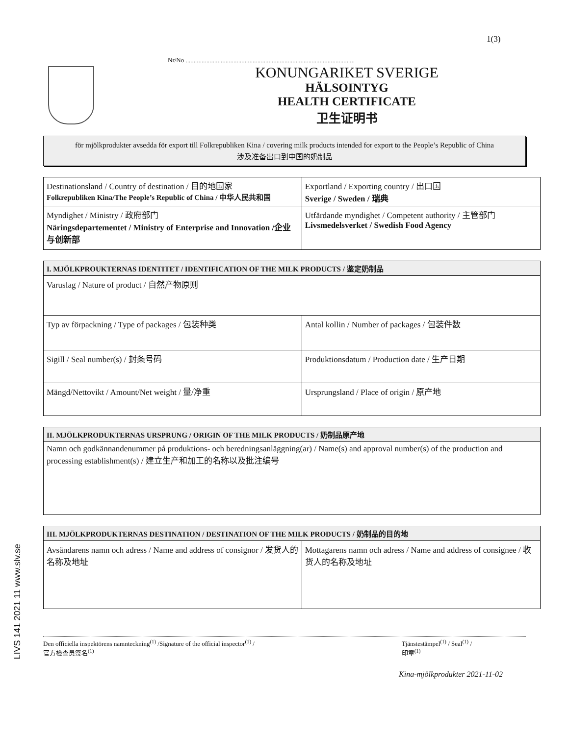1(3)
Nr/No ..........................................................................................................
KONUNGARIKET SVERIGE
HÄLSOINTYG
HEALTH CERTIFICATE
卫生证明书
för mjölkprodukter avsedda för export till Folkrepubliken Kina / covering milk products intended for export to the People’s Republic of China
涉及准备出口到中国的奶制品
| Destinationsland / Country of destination / 目的地国家 Folkrepubliken Kina/The People’s Republic of China / 中华人民共和国 | Exportland / Exporting country / 出口国 Sverige / Sweden / 瑞典 |
| Myndighet / Ministry / 政府部门 Näringsdepartementet / Ministry of Enterprise and Innovation /企业与创新部 | Utfärdande myndighet / Competent authority / 主管部门 Livsmedelsverket / Swedish Food Agency |
| I. MJÖLKPROUKTERNAS IDENTITET / IDENTIFICATION OF THE MILK PRODUCTS / 鉴定奶制品 | |
| --- | --- |
| Varuslag / Nature of product / 自然产物原则 | |
| Typ av förpackning / Type of packages / 包装种类 | Antal kollin / Number of packages / 包装件数 |
| Sigill / Seal number(s) / 封条号码 | Produktionsdatum / Production date / 生产日期 |
| Mängd/Nettovikt / Amount/Net weight / 量/净重 | Ursprungsland / Place of origin / 原产地 |
| II. MJÖLKPRODUKTERNAS URSPRUNG / ORIGIN OF THE MILK PRODUCTS / 奶制品原产地 |
| --- |
| Namn och godkännandenummer på produktions- och beredningsanläggning(ar) / Name(s) and approval number(s) of the production and processing establishment(s) / 建立生产和加工的名称以及批注编号 |
| III. MJÖLKPRODUKTERNAS DESTINATION / DESTINATION OF THE MILK PRODUCTS / 奶制品的目的地 | |
| --- | --- |
| Avsändarens namn och adress / Name and address of consignor / 发货人的名称及地址 | Mottagarens namn och adress / Name and address of consignee / 收货人的名称及地址 |
Den officiella inspektörens namnteckning<sup>(1)</sup> /Signature of the official inspector<sup>(1)</sup> /
官方检查员签名<sup>(1)</sup>
Tjänstestämpel<sup>(1)</sup> / Seal<sup>(1)</sup> /
印章<sup>(1)</sup>
Kina-mjölkprodukter 2021-11-02
LIVS 141 2021 11 www.slv.se